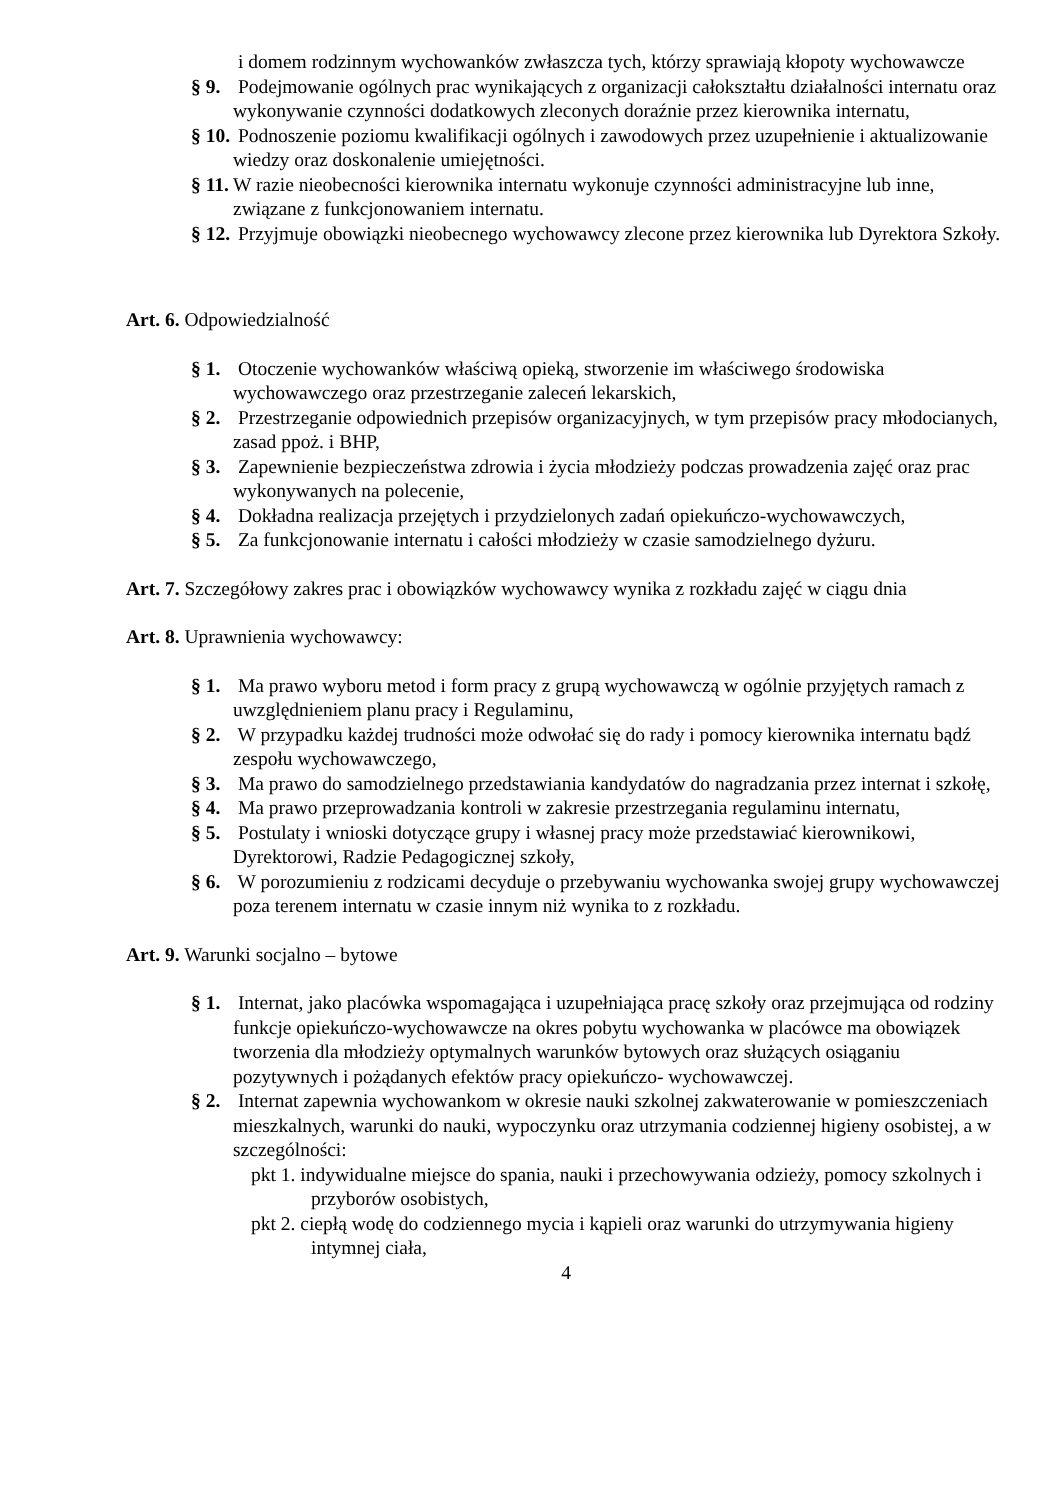i domem rodzinnym wychowanków zwłaszcza tych, którzy sprawiają kłopoty wychowawcze
§ 9. Podejmowanie ogólnych prac wynikających z organizacji całokształtu działalności internatu oraz wykonywanie czynności dodatkowych zleconych doraźnie przez kierownika internatu,
§ 10. Podnoszenie poziomu kwalifikacji ogólnych i zawodowych przez uzupełnienie i aktualizowanie wiedzy oraz doskonalenie umiejętności.
§ 11. W razie nieobecności kierownika internatu wykonuje czynności administracyjne lub inne, związane z funkcjonowaniem internatu.
§ 12. Przyjmuje obowiązki nieobecnego wychowawcy zlecone przez kierownika lub Dyrektora Szkoły.
Art. 6. Odpowiedzialność
§ 1. Otoczenie wychowanków właściwą opieką, stworzenie im właściwego środowiska wychowawczego oraz przestrzeganie zaleceń lekarskich,
§ 2. Przestrzeganie odpowiednich przepisów organizacyjnych, w tym przepisów pracy młodocianych, zasad ppoż. i BHP,
§ 3. Zapewnienie bezpieczeństwa zdrowia i życia młodzieży podczas prowadzenia zajęć oraz prac wykonywanych na polecenie,
§ 4. Dokładna realizacja przejętych i przydzielonych zadań opiekuńczo-wychowawczych,
§ 5. Za funkcjonowanie internatu i całości młodzieży w czasie samodzielnego dyżuru.
Art. 7. Szczegółowy zakres prac i obowiązków wychowawcy wynika z rozkładu zajęć w ciągu dnia
Art. 8. Uprawnienia wychowawcy:
§ 1. Ma prawo wyboru metod i form pracy z grupą wychowawczą w ogólnie przyjętych ramach z uwzględnieniem planu pracy i Regulaminu,
§ 2. W przypadku każdej trudności może odwołać się do rady i pomocy kierownika internatu bądź zespołu wychowawczego,
§ 3. Ma prawo do samodzielnego przedstawiania kandydatów do nagradzania przez internat i szkołę,
§ 4. Ma prawo przeprowadzania kontroli w zakresie przestrzegania regulaminu internatu,
§ 5. Postulaty i wnioski dotyczące grupy i własnej pracy może przedstawiać kierownikowi, Dyrektorowi, Radzie Pedagogicznej szkoły,
§ 6. W porozumieniu z rodzicami decyduje o przebywaniu wychowanka swojej grupy wychowawczej poza terenem internatu w czasie innym niż wynika to z rozkładu.
Art. 9. Warunki socjalno – bytowe
§ 1. Internat, jako placówka wspomagająca i uzupełniająca pracę szkoły oraz przejmująca od rodziny funkcje opiekuńczo-wychowawcze na okres pobytu wychowanka w placówce ma obowiązek tworzenia dla młodzieży optymalnych warunków bytowych oraz służących osiąganiu pozytywnych i pożądanych efektów pracy opiekuńczo- wychowawczej.
§ 2. Internat zapewnia wychowankom w okresie nauki szkolnej zakwaterowanie w pomieszczeniach mieszkalnych, warunki do nauki, wypoczynku oraz utrzymania codziennej higieny osobistej, a w szczególności:
pkt 1. indywidualne miejsce do spania, nauki i przechowywania odzieży, pomocy szkolnych i przyborów osobistych,
pkt 2. ciepłą wodę do codziennego mycia i kąpieli oraz warunki do utrzymywania higieny intymnej ciała,
4